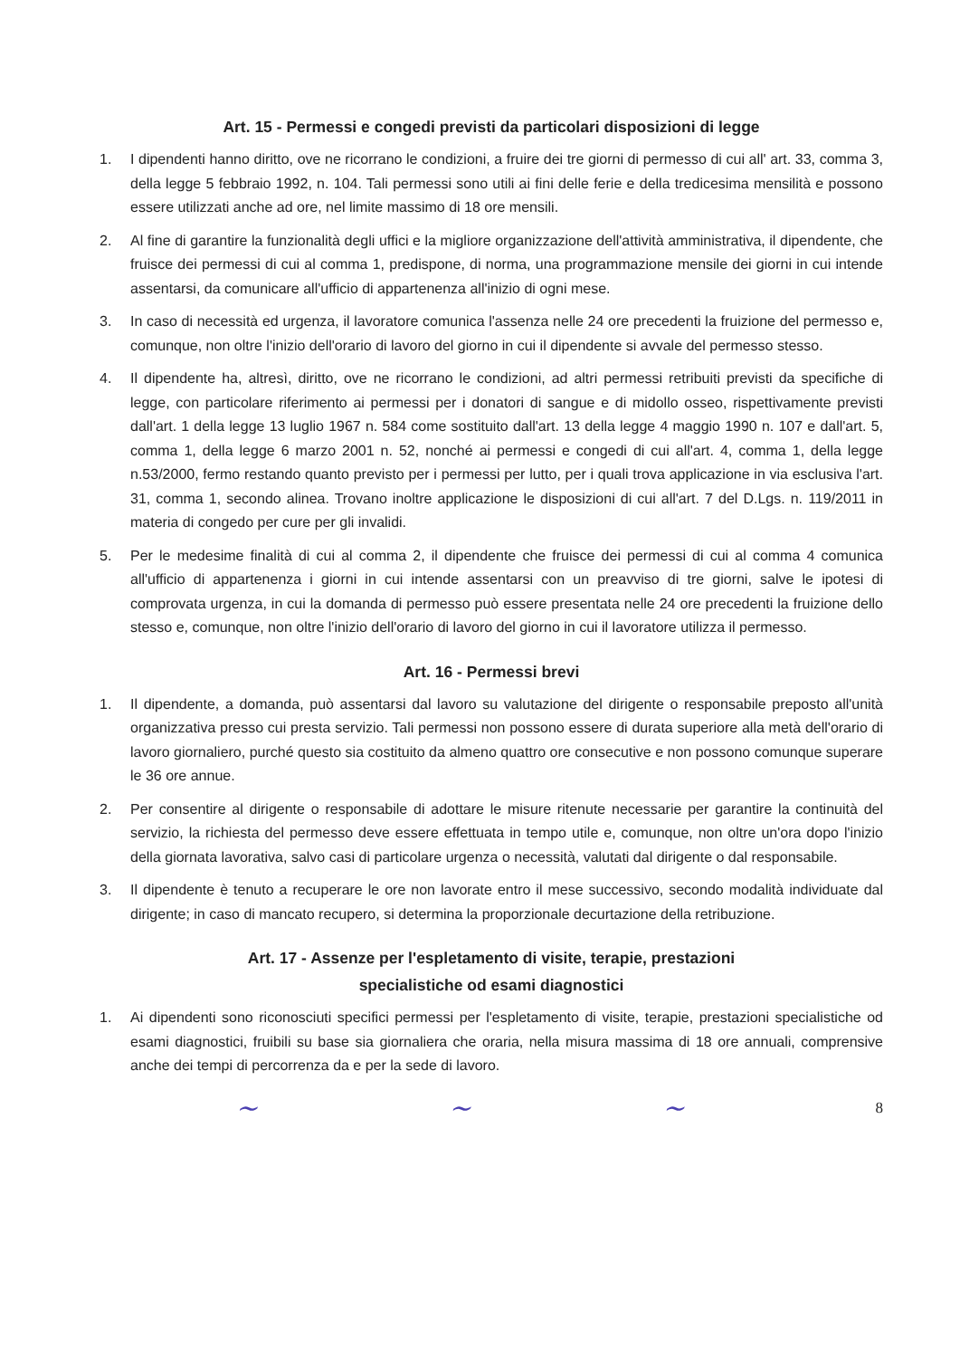Art. 15 - Permessi e congedi previsti da particolari disposizioni di legge
1. I dipendenti hanno diritto, ove ne ricorrano le condizioni, a fruire dei tre giorni di permesso di cui all' art. 33, comma 3, della legge 5 febbraio 1992, n. 104. Tali permessi sono utili ai fini delle ferie e della tredicesima mensilità e possono essere utilizzati anche ad ore, nel limite massimo di 18 ore mensili.
2. Al fine di garantire la funzionalità degli uffici e la migliore organizzazione dell'attività amministrativa, il dipendente, che fruisce dei permessi di cui al comma 1, predispone, di norma, una programmazione mensile dei giorni in cui intende assentarsi, da comunicare all'ufficio di appartenenza all'inizio di ogni mese.
3. In caso di necessità ed urgenza, il lavoratore comunica l'assenza nelle 24 ore precedenti la fruizione del permesso e, comunque, non oltre l'inizio dell'orario di lavoro del giorno in cui il dipendente si avvale del permesso stesso.
4. Il dipendente ha, altresì, diritto, ove ne ricorrano le condizioni, ad altri permessi retribuiti previsti da specifiche di legge, con particolare riferimento ai permessi per i donatori di sangue e di midollo osseo, rispettivamente previsti dall'art. 1 della legge 13 luglio 1967 n. 584 come sostituito dall'art. 13 della legge 4 maggio 1990 n. 107 e dall'art. 5, comma 1, della legge 6 marzo 2001 n. 52, nonché ai permessi e congedi di cui all'art. 4, comma 1, della legge n.53/2000, fermo restando quanto previsto per i permessi per lutto, per i quali trova applicazione in via esclusiva l'art. 31, comma 1, secondo alinea. Trovano inoltre applicazione le disposizioni di cui all'art. 7 del D.Lgs. n. 119/2011 in materia di congedo per cure per gli invalidi.
5. Per le medesime finalità di cui al comma 2, il dipendente che fruisce dei permessi di cui al comma 4 comunica all'ufficio di appartenenza i giorni in cui intende assentarsi con un preavviso di tre giorni, salve le ipotesi di comprovata urgenza, in cui la domanda di permesso può essere presentata nelle 24 ore precedenti la fruizione dello stesso e, comunque, non oltre l'inizio dell'orario di lavoro del giorno in cui il lavoratore utilizza il permesso.
Art. 16 - Permessi brevi
1. Il dipendente, a domanda, può assentarsi dal lavoro su valutazione del dirigente o responsabile preposto all'unità organizzativa presso cui presta servizio. Tali permessi non possono essere di durata superiore alla metà dell'orario di lavoro giornaliero, purché questo sia costituito da almeno quattro ore consecutive e non possono comunque superare le 36 ore annue.
2. Per consentire al dirigente o responsabile di adottare le misure ritenute necessarie per garantire la continuità del servizio, la richiesta del permesso deve essere effettuata in tempo utile e, comunque, non oltre un'ora dopo l'inizio della giornata lavorativa, salvo casi di particolare urgenza o necessità, valutati dal dirigente o dal responsabile.
3. Il dipendente è tenuto a recuperare le ore non lavorate entro il mese successivo, secondo modalità individuate dal dirigente; in caso di mancato recupero, si determina la proporzionale decurtazione della retribuzione.
Art. 17 - Assenze per l'espletamento di visite, terapie, prestazioni
specialistiche od esami diagnostici
1. Ai dipendenti sono riconosciuti specifici permessi per l'espletamento di visite, terapie, prestazioni specialistiche od esami diagnostici, fruibili su base sia giornaliera che oraria, nella misura massima di 18 ore annuali, comprensive anche dei tempi di percorrenza da e per la sede di lavoro.
~ ~ ~ 8